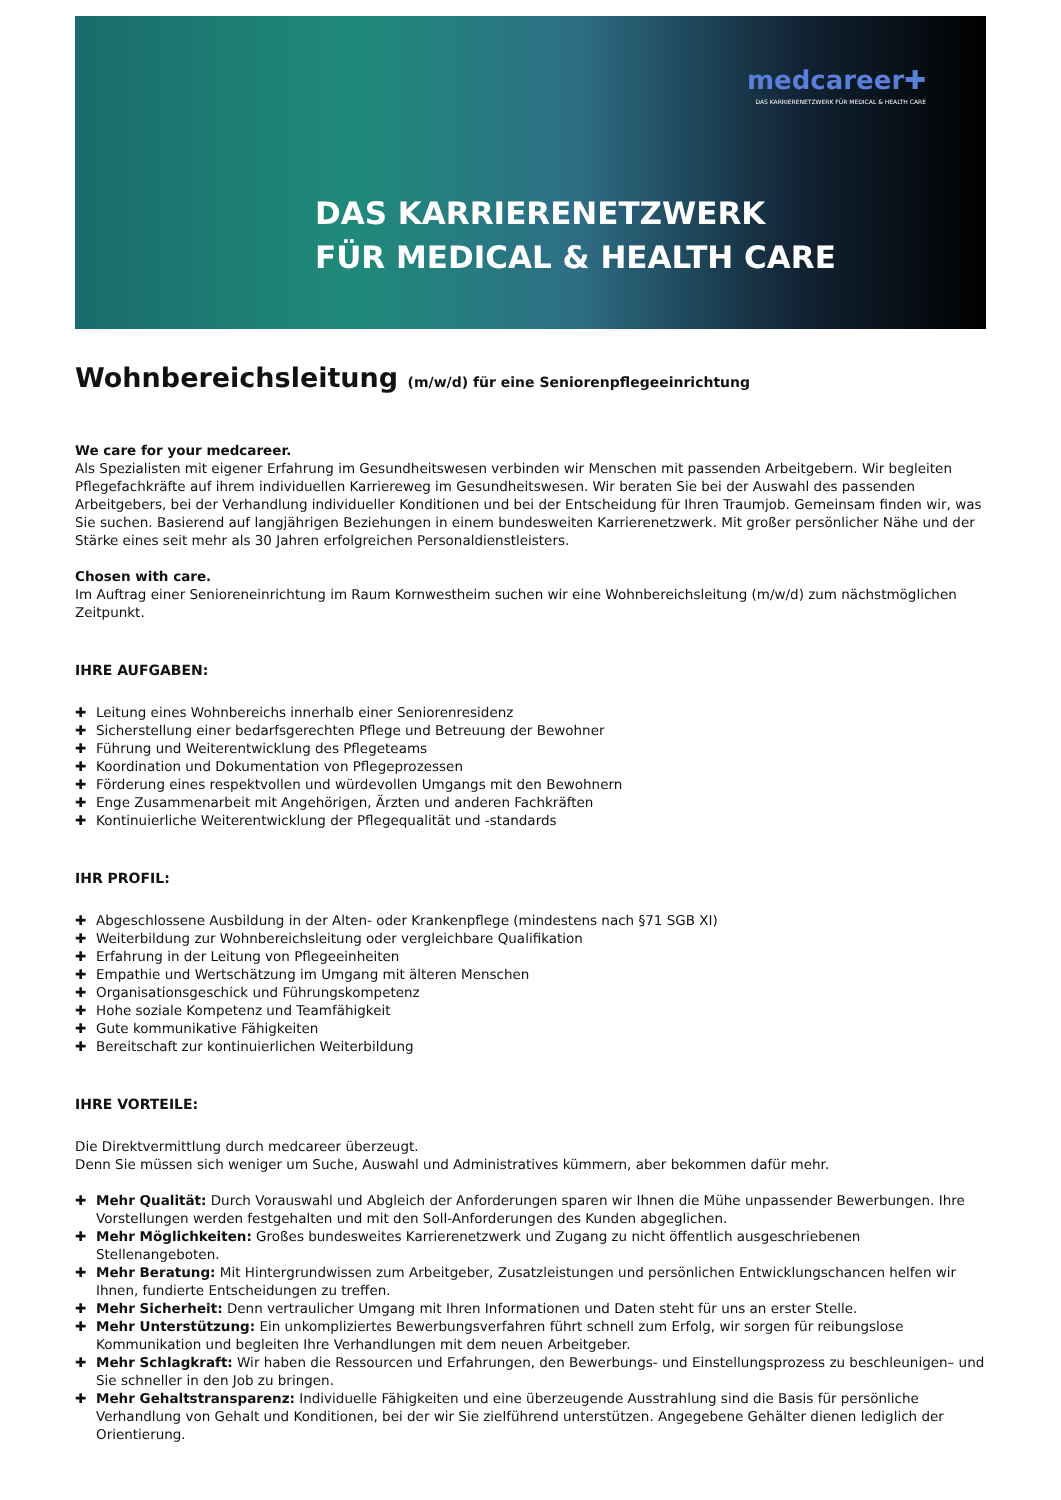medcareer✚
DAS KARRIERENETZWERK FÜR MEDICAL & HEALTH CARE
DAS KARRIERENETZWERK
FÜR MEDICAL & HEALTH CARE
Wohnbereichsleitung (m/w/d) für eine Seniorenpflegeeinrichtung
We care for your medcareer.
Als Spezialisten mit eigener Erfahrung im Gesundheitswesen verbinden wir Menschen mit passenden Arbeitgebern. Wir begleiten Pflegefachkräfte auf ihrem individuellen Karriereweg im Gesundheitswesen. Wir beraten Sie bei der Auswahl des passenden Arbeitgebers, bei der Verhandlung individueller Konditionen und bei der Entscheidung für Ihren Traumjob. Gemeinsam finden wir, was Sie suchen. Basierend auf langjährigen Beziehungen in einem bundesweiten Karrierenetzwerk. Mit großer persönlicher Nähe und der Stärke eines seit mehr als 30 Jahren erfolgreichen Personaldienstleisters.
Chosen with care.
Im Auftrag einer Senioreneinrichtung im Raum Kornwestheim suchen wir eine Wohnbereichsleitung (m/w/d) zum nächstmöglichen Zeitpunkt.
IHRE AUFGABEN:
✚ Leitung eines Wohnbereichs innerhalb einer Seniorenresidenz
✚ Sicherstellung einer bedarfsgerechten Pflege und Betreuung der Bewohner
✚ Führung und Weiterentwicklung des Pflegeteams
✚ Koordination und Dokumentation von Pflegeprozessen
✚ Förderung eines respektvollen und würdevollen Umgangs mit den Bewohnern
✚ Enge Zusammenarbeit mit Angehörigen, Ärzten und anderen Fachkräften
✚ Kontinuierliche Weiterentwicklung der Pflegequalität und -standards
IHR PROFIL:
✚ Abgeschlossene Ausbildung in der Alten- oder Krankenpflege (mindestens nach §71 SGB XI)
✚ Weiterbildung zur Wohnbereichsleitung oder vergleichbare Qualifikation
✚ Erfahrung in der Leitung von Pflegeeinheiten
✚ Empathie und Wertschätzung im Umgang mit älteren Menschen
✚ Organisationsgeschick und Führungskompetenz
✚ Hohe soziale Kompetenz und Teamfähigkeit
✚ Gute kommunikative Fähigkeiten
✚ Bereitschaft zur kontinuierlichen Weiterbildung
IHRE VORTEILE:
Die Direktvermittlung durch medcareer überzeugt.
Denn Sie müssen sich weniger um Suche, Auswahl und Administratives kümmern, aber bekommen dafür mehr.
✚ Mehr Qualität: Durch Vorauswahl und Abgleich der Anforderungen sparen wir Ihnen die Mühe unpassender Bewerbungen. Ihre Vorstellungen werden festgehalten und mit den Soll-Anforderungen des Kunden abgeglichen.
✚ Mehr Möglichkeiten: Großes bundesweites Karrierenetzwerk und Zugang zu nicht öffentlich ausgeschriebenen Stellenangeboten.
✚ Mehr Beratung: Mit Hintergrundwissen zum Arbeitgeber, Zusatzleistungen und persönlichen Entwicklungschancen helfen wir Ihnen, fundierte Entscheidungen zu treffen.
✚ Mehr Sicherheit: Denn vertraulicher Umgang mit Ihren Informationen und Daten steht für uns an erster Stelle.
✚ Mehr Unterstützung: Ein unkompliziertes Bewerbungsverfahren führt schnell zum Erfolg, wir sorgen für reibungslose Kommunikation und begleiten Ihre Verhandlungen mit dem neuen Arbeitgeber.
✚ Mehr Schlagkraft: Wir haben die Ressourcen und Erfahrungen, den Bewerbungs- und Einstellungsprozess zu beschleunigen– und Sie schneller in den Job zu bringen.
✚ Mehr Gehaltstransparenz: Individuelle Fähigkeiten und eine überzeugende Ausstrahlung sind die Basis für persönliche Verhandlung von Gehalt und Konditionen, bei der wir Sie zielführend unterstützen. Angegebene Gehälter dienen lediglich der Orientierung.